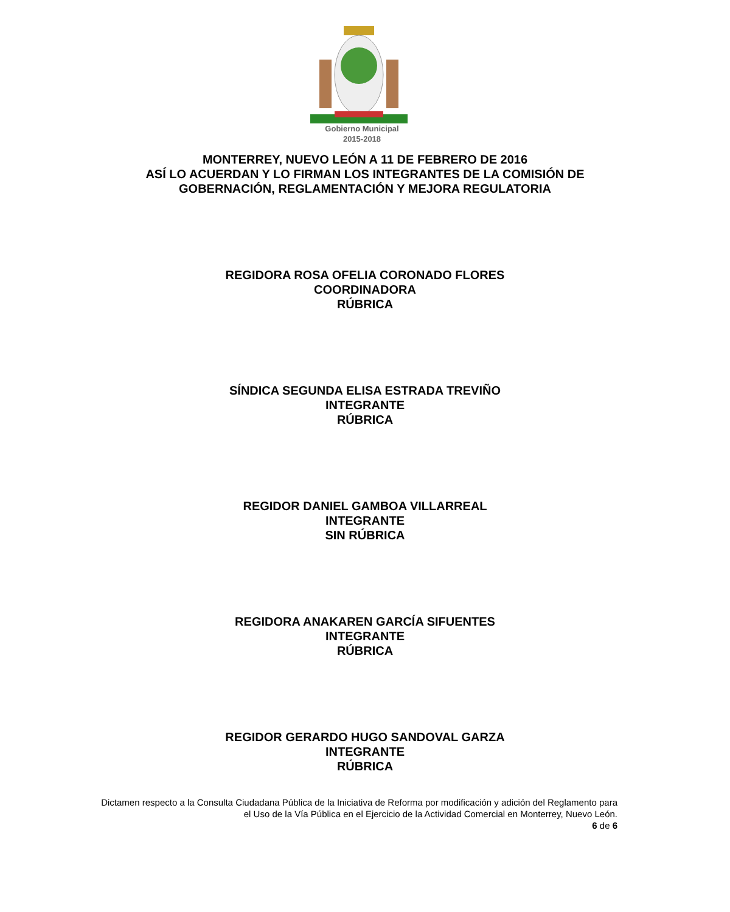Gobierno Municipal
2015-2018
MONTERREY, NUEVO LEÓN A 11 DE FEBRERO DE 2016
ASÍ LO ACUERDAN Y LO FIRMAN LOS INTEGRANTES DE LA COMISIÓN DE
GOBERNACIÓN, REGLAMENTACIÓN Y MEJORA REGULATORIA
REGIDORA ROSA OFELIA CORONADO FLORES
COORDINADORA
RÚBRICA
SÍNDICA SEGUNDA ELISA ESTRADA TREVIÑO
INTEGRANTE
RÚBRICA
REGIDOR DANIEL GAMBOA VILLARREAL
INTEGRANTE
SIN RÚBRICA
REGIDORA ANAKAREN GARCÍA SIFUENTES
INTEGRANTE
RÚBRICA
REGIDOR GERARDO HUGO SANDOVAL GARZA
INTEGRANTE
RÚBRICA
Dictamen respecto a la Consulta Ciudadana Pública de la Iniciativa de Reforma por modificación y adición del Reglamento para el Uso de la Vía Pública en el Ejercicio de la Actividad Comercial en Monterrey, Nuevo León.
6 de 6